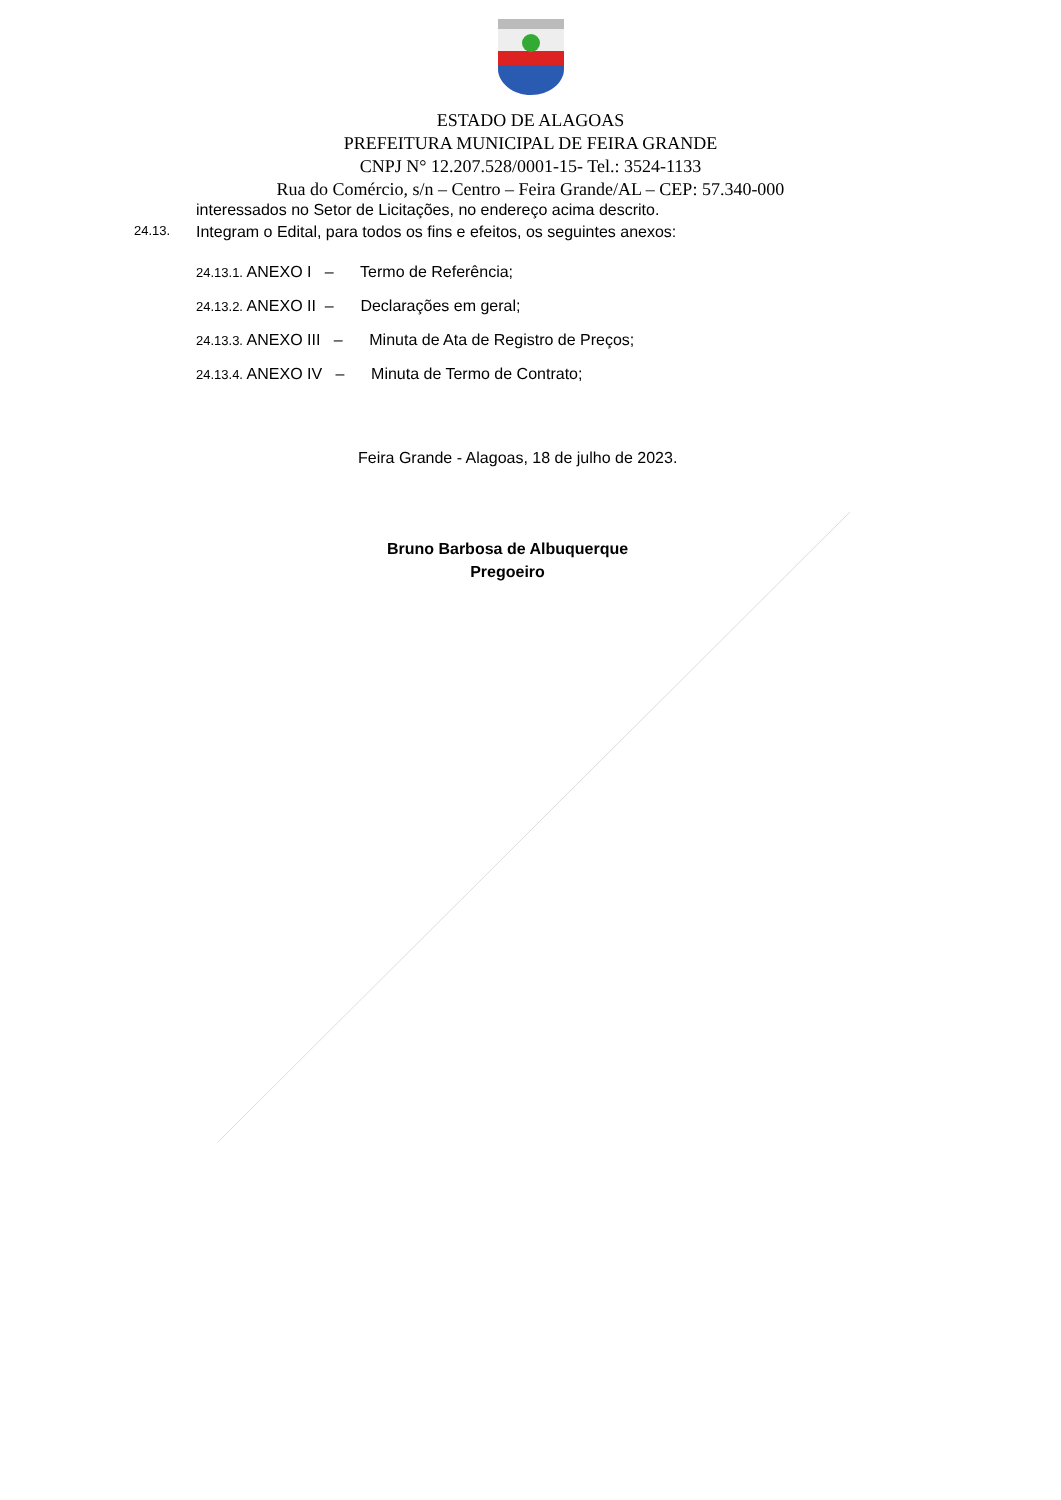ESTADO DE ALAGOAS
PREFEITURA MUNICIPAL DE FEIRA GRANDE
CNPJ N° 12.207.528/0001-15- Tel.: 3524-1133
Rua do Comércio, s/n – Centro – Feira Grande/AL – CEP: 57.340-000
interessados no Setor de Licitações, no endereço acima descrito.
24.13. Integram o Edital, para todos os fins e efeitos, os seguintes anexos:
24.13.1. ANEXO I – Termo de Referência;
24.13.2. ANEXO II – Declarações em geral;
24.13.3. ANEXO III – Minuta de Ata de Registro de Preços;
24.13.4. ANEXO IV – Minuta de Termo de Contrato;
Feira Grande - Alagoas, 18 de julho de 2023.
Bruno Barbosa de Albuquerque
Pregoeiro